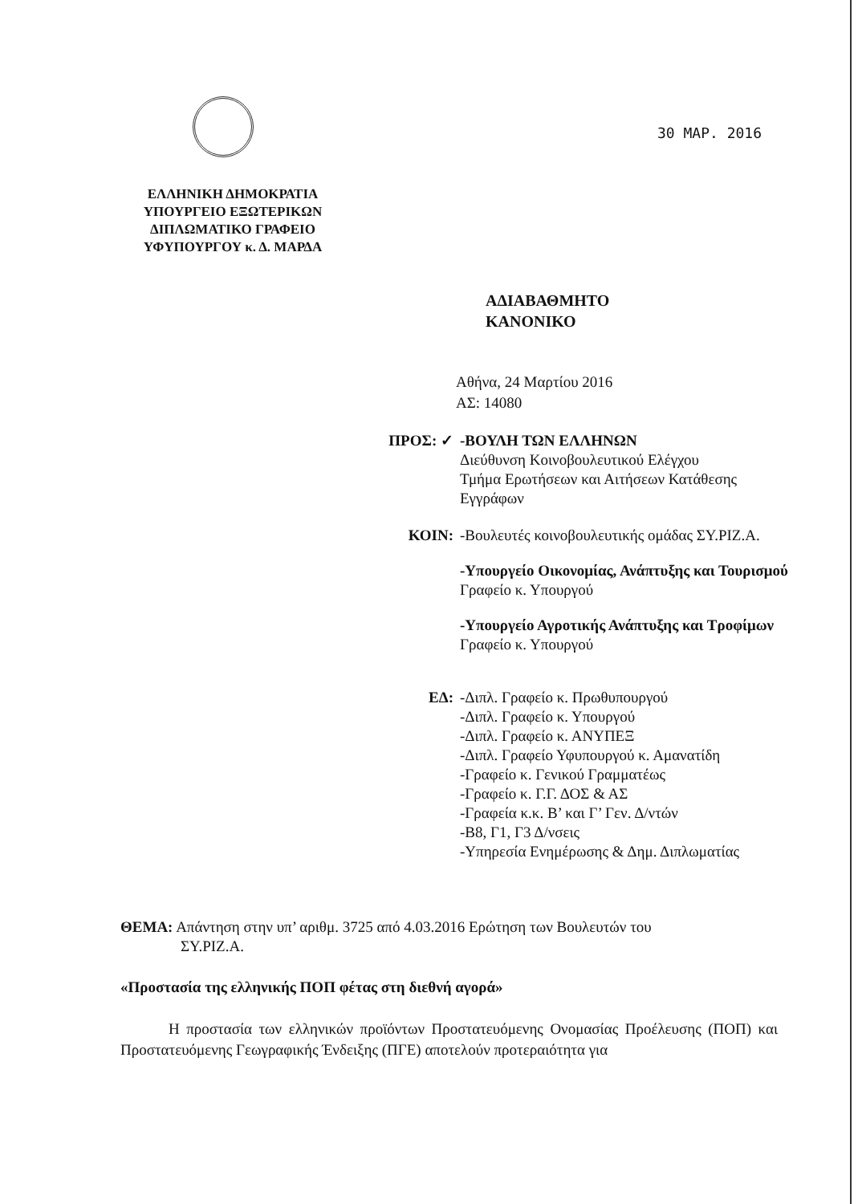30 MAP. 2016
ΕΛΛΗΝΙΚΗ ΔΗΜΟΚΡΑΤΙΑ
ΥΠΟΥΡΓΕΙΟ ΕΞΩΤΕΡΙΚΩΝ
ΔΙΠΛΩΜΑΤΙΚΟ ΓΡΑΦΕΙΟ
ΥΦΥΠΟΥΡΓΟΥ κ. Δ. ΜΑΡΔΑ
ΑΔΙΑΒΑΘΜΗΤΟ
ΚΑΝΟΝΙΚΟ
Αθήνα, 24 Μαρτίου 2016
ΑΣ: 14080
ΠΡΟΣ: ✓ -ΒΟΥΛΗ ΤΩΝ ΕΛΛΗΝΩΝ
Διεύθυνση Κοινοβουλευτικού Ελέγχου
Τμήμα Ερωτήσεων και Αιτήσεων Κατάθεσης Εγγράφων
ΚΟΙΝ: -Βουλευτές κοινοβουλευτικής ομάδας ΣΥ.ΡΙΖ.Α.
-Υπουργείο Οικονομίας, Ανάπτυξης και Τουρισμού
Γραφείο κ. Υπουργού
-Υπουργείο Αγροτικής Ανάπτυξης και Τροφίμων
Γραφείο κ. Υπουργού
ΕΔ: -Διπλ. Γραφείο κ. Πρωθυπουργού
-Διπλ. Γραφείο κ. Υπουργού
-Διπλ. Γραφείο κ. ΑΝΥΠΕΞ
-Διπλ. Γραφείο Υφυπουργού κ. Αμανατίδη
-Γραφείο κ. Γενικού Γραμματέως
-Γραφείο κ. Γ.Γ. ΔΟΣ & ΑΣ
-Γραφεία κ.κ. Β’ και Γ’ Γεν. Δ/ντών
-Β8, Γ1, Γ3 Δ/νσεις
-Υπηρεσία Ενημέρωσης & Δημ. Διπλωματίας
ΘΕΜΑ: Απάντηση στην υπ’ αριθμ. 3725 από 4.03.2016 Ερώτηση των Βουλευτών του
ΣΥ.ΡΙΖ.Α.
«Προστασία της ελληνικής ΠΟΠ φέτας στη διεθνή αγορά»
Η προστασία των ελληνικών προϊόντων Προστατευόμενης Ονομασίας Προέλευσης (ΠΟΠ) και Προστατευόμενης Γεωγραφικής Ένδειξης (ΠΓΕ) αποτελούν προτεραιότητα για